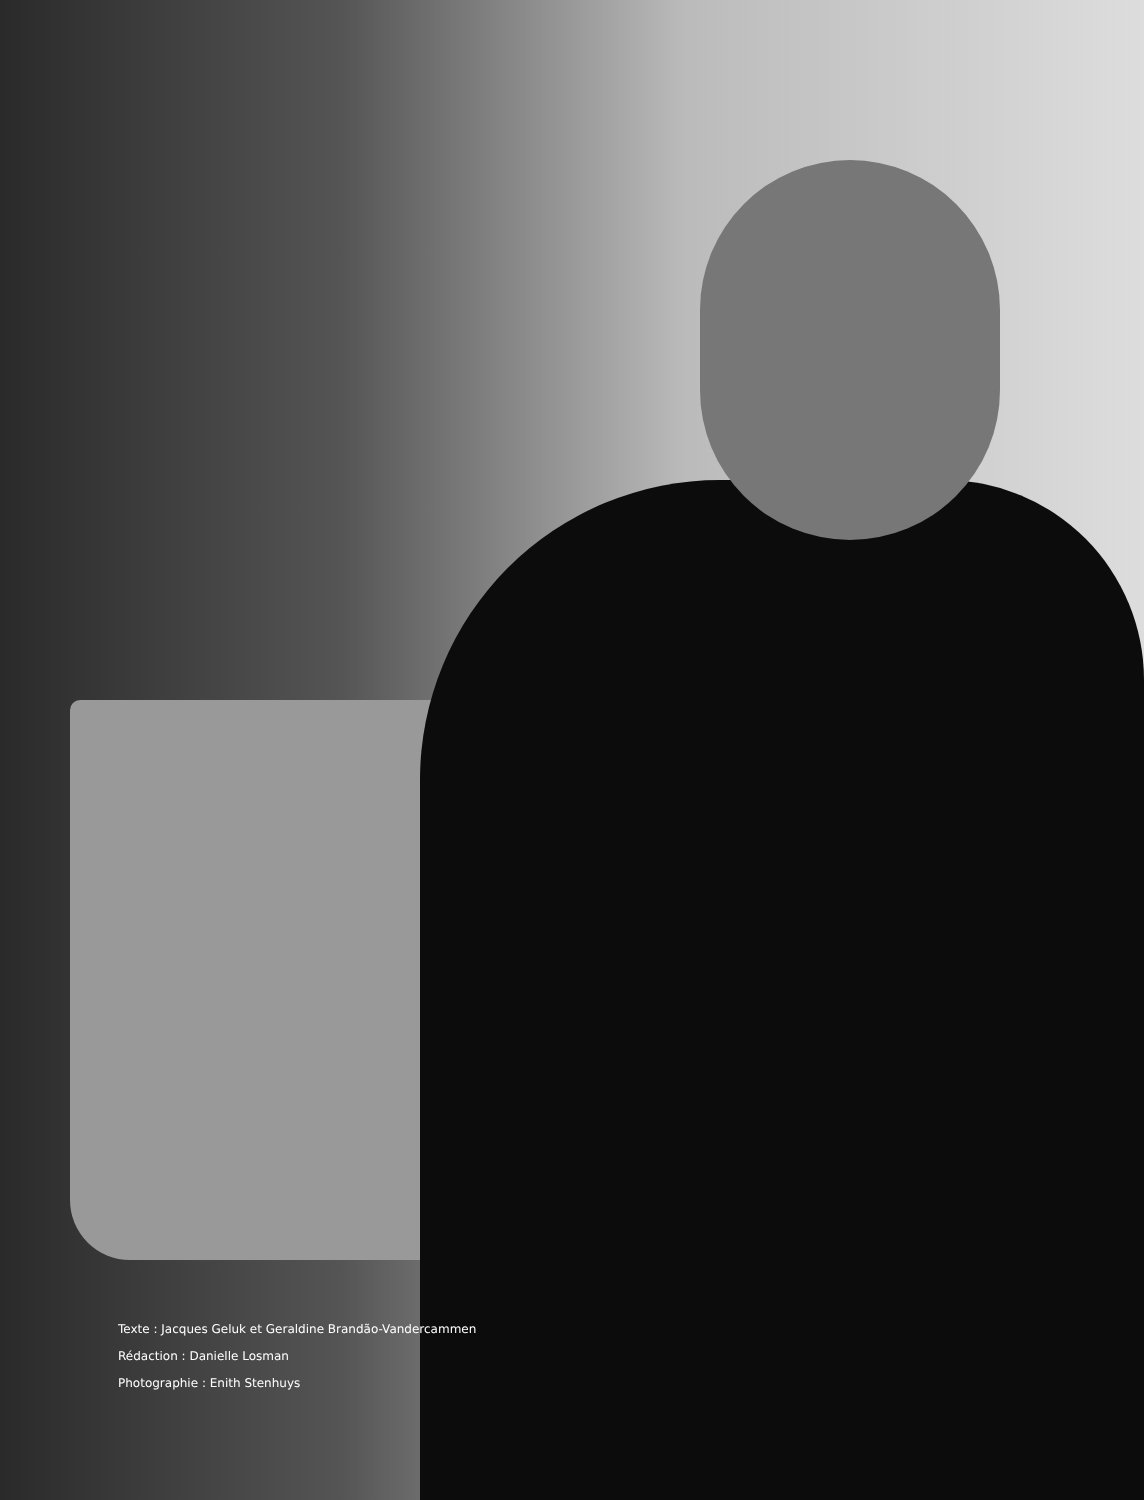Texte : Jacques Geluk et Geraldine Brandão-Vandercammen
Rédaction : Danielle Losman
Photographie : Enith Stenhuys